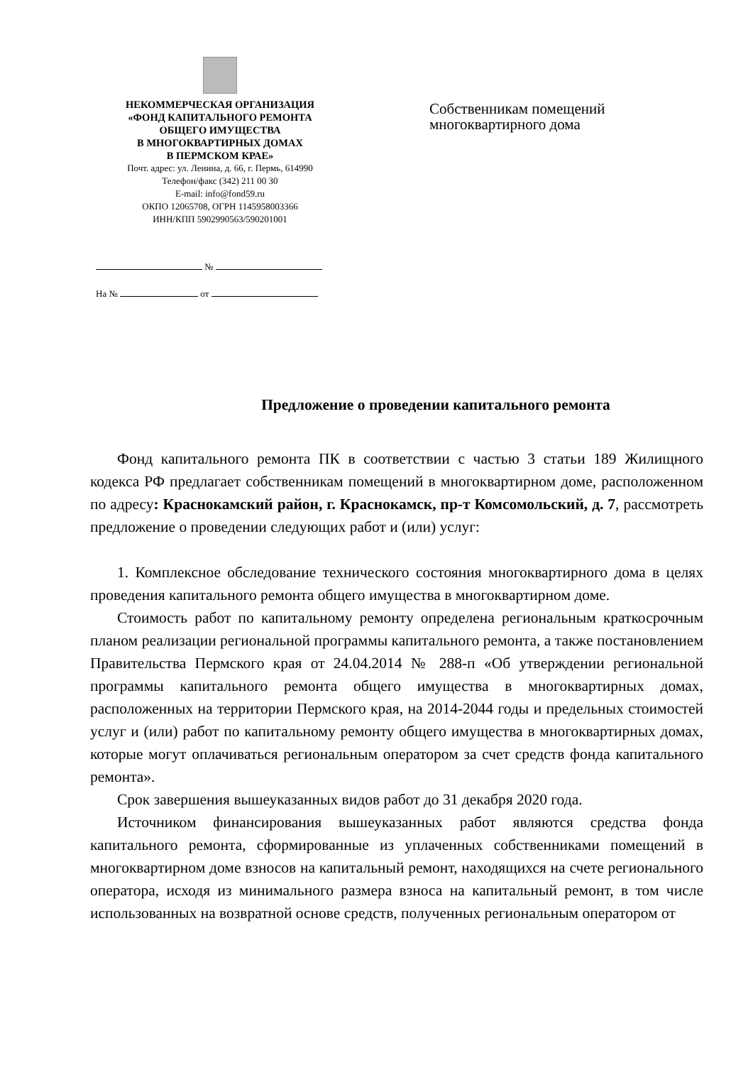НЕКОММЕРЧЕСКАЯ ОРГАНИЗАЦИЯ
«ФОНД КАПИТАЛЬНОГО РЕМОНТА
ОБЩЕГО ИМУЩЕСТВА
В МНОГОКВАРТИРНЫХ ДОМАХ
В ПЕРМСКОМ КРАЕ»
Почт. адрес: ул. Ленина, д. 66, г. Пермь, 614990
Телефон/факс (342) 211 00 30
E-mail: info@fond59.ru
ОКПО 12065708, ОГРН 1145958003366
ИНН/КПП 5902990563/590201001
№
На № от
Собственникам помещений
многоквартирного дома
Предложение о проведении капитального ремонта
Фонд капитального ремонта ПК в соответствии с частью 3 статьи 189 Жилищного кодекса РФ предлагает собственникам помещений в многоквартирном доме, расположенном по адресу: Краснокамский район, г. Краснокамск, пр-т Комсомольский, д. 7, рассмотреть предложение о проведении следующих работ и (или) услуг:
1. Комплексное обследование технического состояния многоквартирного дома в целях проведения капитального ремонта общего имущества в многоквартирном доме.
Стоимость работ по капитальному ремонту определена региональным краткосрочным планом реализации региональной программы капитального ремонта, а также постановлением Правительства Пермского края от 24.04.2014 № 288-п «Об утверждении региональной программы капитального ремонта общего имущества в многоквартирных домах, расположенных на территории Пермского края, на 2014-2044 годы и предельных стоимостей услуг и (или) работ по капитальному ремонту общего имущества в многоквартирных домах, которые могут оплачиваться региональным оператором за счет средств фонда капитального ремонта».
Срок завершения вышеуказанных видов работ до 31 декабря 2020 года.
Источником финансирования вышеуказанных работ являются средства фонда капитального ремонта, сформированные из уплаченных собственниками помещений в многоквартирном доме взносов на капитальный ремонт, находящихся на счете регионального оператора, исходя из минимального размера взноса на капитальный ремонт, в том числе использованных на возвратной основе средств, полученных региональным оператором от